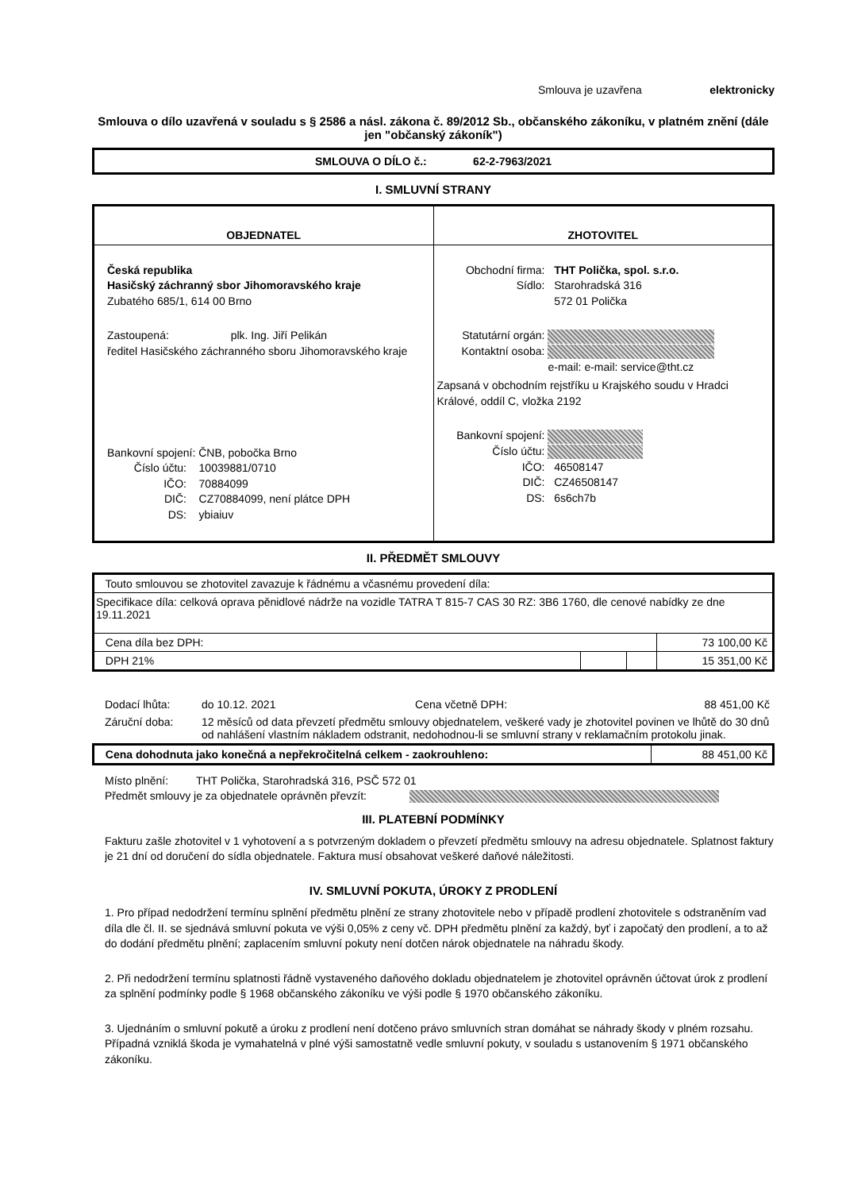Smlouva je uzavřena elektronicky
Smlouva o dílo uzavřená v souladu s § 2586 a násl. zákona č. 89/2012 Sb., občanského zákoníku, v platném znění (dále jen "občanský zákoník")
| SMLOUVA O DÍLO č.: 62-2-7963/2021 |
I. SMLUVNÍ STRANY
| OBJEDNATEL | ZHOTOVITEL |
| --- | --- |
| Česká republika Hasičský záchranný sbor Jihomoravského kraje Zubatého 685/1, 614 00 Brno Zastoupená: plk. Ing. Jiří Pelikán ředitel Hasičského záchranného sboru Jihomoravského kraje Bankovní spojení: ČNB, pobočka Brno Číslo účtu: 10039881/0710 IČO: 70884099 DIČ: CZ70884099, není plátce DPH DS: ybiaiuv | Obchodní firma: THT Polička, spol. s.r.o. Sídlo: Starohradská 316 572 01 Polička Statutární orgán: Kontaktní osoba: e-mail: e-mail: service@tht.cz Zapsaná v obchodním rejstříku u Krajského soudu v Hradci Králové, oddíl C, vložka 2192 Bankovní spojení: Číslo účtu: IČO: 46508147 DIČ: CZ46508147 DS: 6s6ch7b |
II. PŘEDMĚT SMLOUVY
| Touto smlouvou se zhotovitel zavazuje k řádnému a včasnému provedení díla: | | | |
| Specifikace díla: celková oprava pěnidlové nádrže na vozidle TATRA T 815-7 CAS 30 RZ: 3B6 1760, dle cenové nabídky ze dne 19.11.2021 | | | |
| Cena díla bez DPH: | | | 73 100,00 Kč |
| DPH 21% | | | 15 351,00 Kč |
| Dodací lhůta: | do 10.12. 2021 | Cena včetně DPH: | 88 451,00 Kč |
| Záruční doba: | 12 měsíců od data převzetí předmětu smlouvy objednatelem, veškeré vady je zhotovitel povinen ve lhůtě do 30 dnů od nahlášení vlastním nákladem odstranit, nedohodnou-li se smluvní strany v reklamačním protokolu jinak. | | |
| Cena dohodnuta jako konečná a nepřekročitelná celkem - zaokrouhleno: | 88 451,00 Kč |
Místo plnění: THT Polička, Starohradská 316, PSČ 572 01
Předmět smlouvy je za objednatele oprávněn převzít:
III. PLATEBNÍ PODMÍNKY
Fakturu zašle zhotovitel v 1 vyhotovení a s potvrzeným dokladem o převzetí předmětu smlouvy na adresu objednatele. Splatnost faktury je 21 dní od doručení do sídla objednatele. Faktura musí obsahovat veškeré daňové náležitosti.
IV. SMLUVNÍ POKUTA, ÚROKY Z PRODLENÍ
1. Pro případ nedodržení termínu splnění předmětu plnění ze strany zhotovitele nebo v případě prodlení zhotovitele s odstraněním vad díla dle čl. II. se sjednává smluvní pokuta ve výši 0,05% z ceny vč. DPH předmětu plnění za každý, byť i započatý den prodlení, a to až do dodání předmětu plnění; zaplacením smluvní pokuty není dotčen nárok objednatele na náhradu škody.
2. Při nedodržení termínu splatnosti řádně vystaveného daňového dokladu objednatelem je zhotovitel oprávněn účtovat úrok z prodlení za splnění podmínky podle § 1968 občanského zákoníku ve výši podle § 1970 občanského zákoníku.
3. Ujednáním o smluvní pokutě a úroku z prodlení není dotčeno právo smluvních stran domáhat se náhrady škody v plném rozsahu. Případná vzniklá škoda je vymahatelná v plné výši samostatně vedle smluvní pokuty, v souladu s ustanovením § 1971 občanského zákoníku.